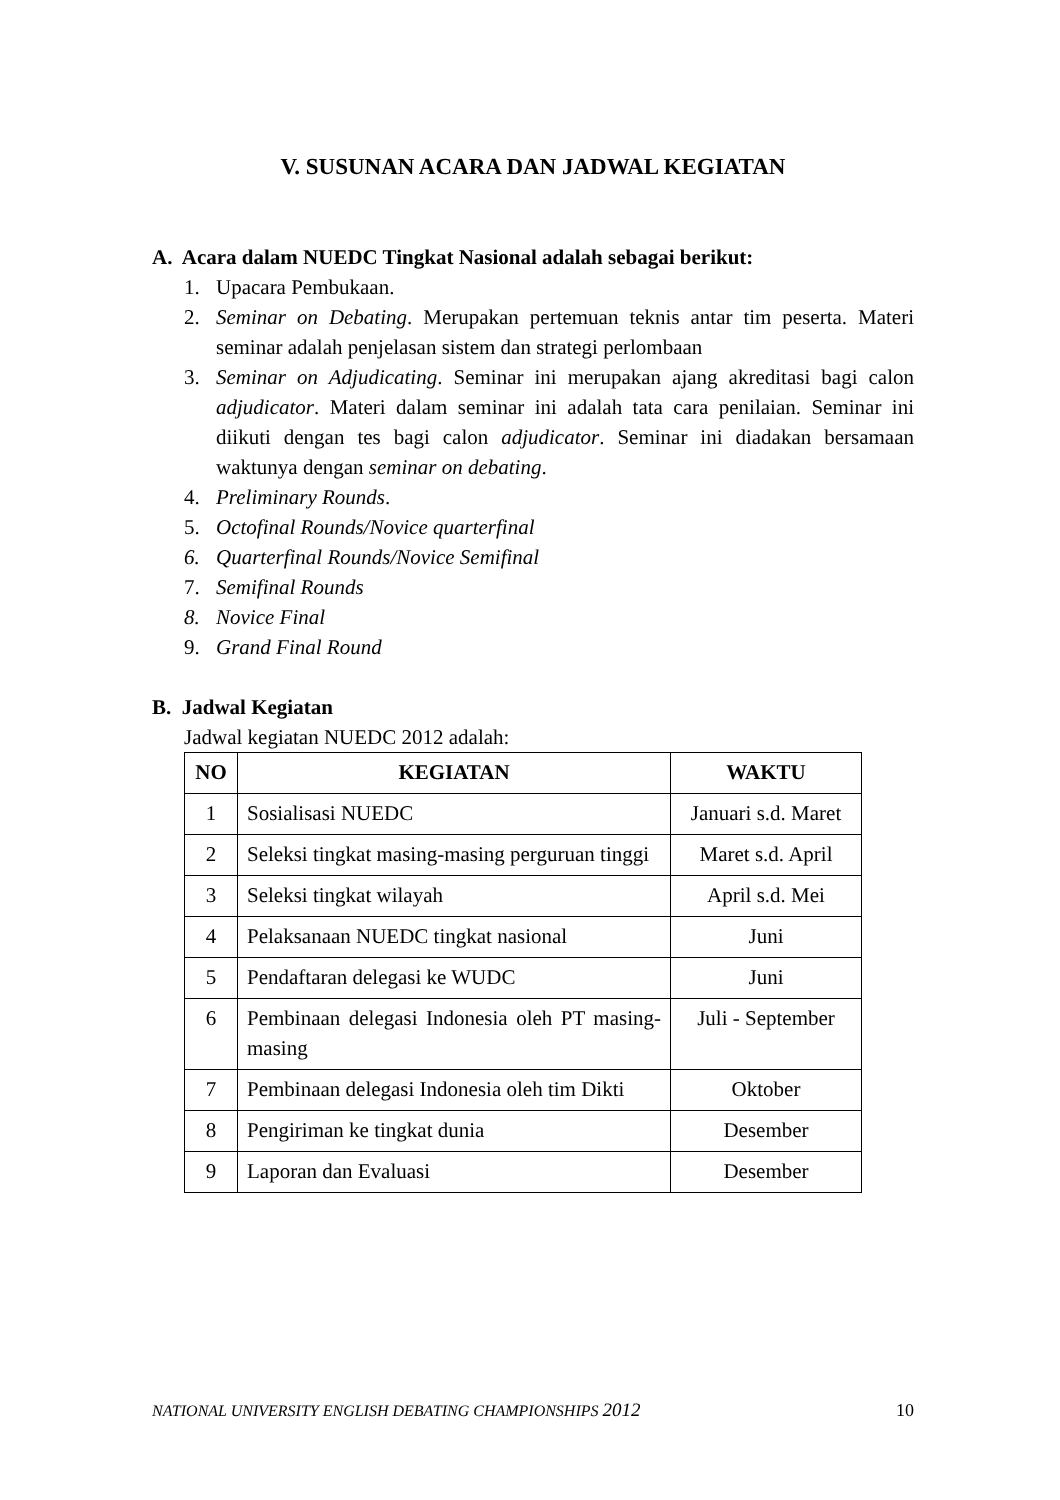V. SUSUNAN ACARA DAN JADWAL KEGIATAN
A. Acara dalam NUEDC Tingkat Nasional adalah sebagai berikut:
1. Upacara Pembukaan.
2. Seminar on Debating. Merupakan pertemuan teknis antar tim peserta. Materi seminar adalah penjelasan sistem dan strategi perlombaan
3. Seminar on Adjudicating. Seminar ini merupakan ajang akreditasi bagi calon adjudicator. Materi dalam seminar ini adalah tata cara penilaian. Seminar ini diikuti dengan tes bagi calon adjudicator. Seminar ini diadakan bersamaan waktunya dengan seminar on debating.
4. Preliminary Rounds.
5. Octofinal Rounds/Novice quarterfinal
6. Quarterfinal Rounds/Novice Semifinal
7. Semifinal Rounds
8. Novice Final
9. Grand Final Round
B. Jadwal Kegiatan
Jadwal kegiatan NUEDC 2012 adalah:
| NO | KEGIATAN | WAKTU |
| --- | --- | --- |
| 1 | Sosialisasi NUEDC | Januari s.d. Maret |
| 2 | Seleksi tingkat masing-masing perguruan tinggi | Maret s.d. April |
| 3 | Seleksi tingkat wilayah | April s.d. Mei |
| 4 | Pelaksanaan NUEDC tingkat nasional | Juni |
| 5 | Pendaftaran delegasi ke WUDC | Juni |
| 6 | Pembinaan delegasi Indonesia oleh PT masing-masing | Juli - September |
| 7 | Pembinaan delegasi Indonesia oleh tim Dikti | Oktober |
| 8 | Pengiriman ke tingkat dunia | Desember |
| 9 | Laporan dan Evaluasi | Desember |
NATIONAL UNIVERSITY ENGLISH DEBATING CHAMPIONSHIPS 2012 10